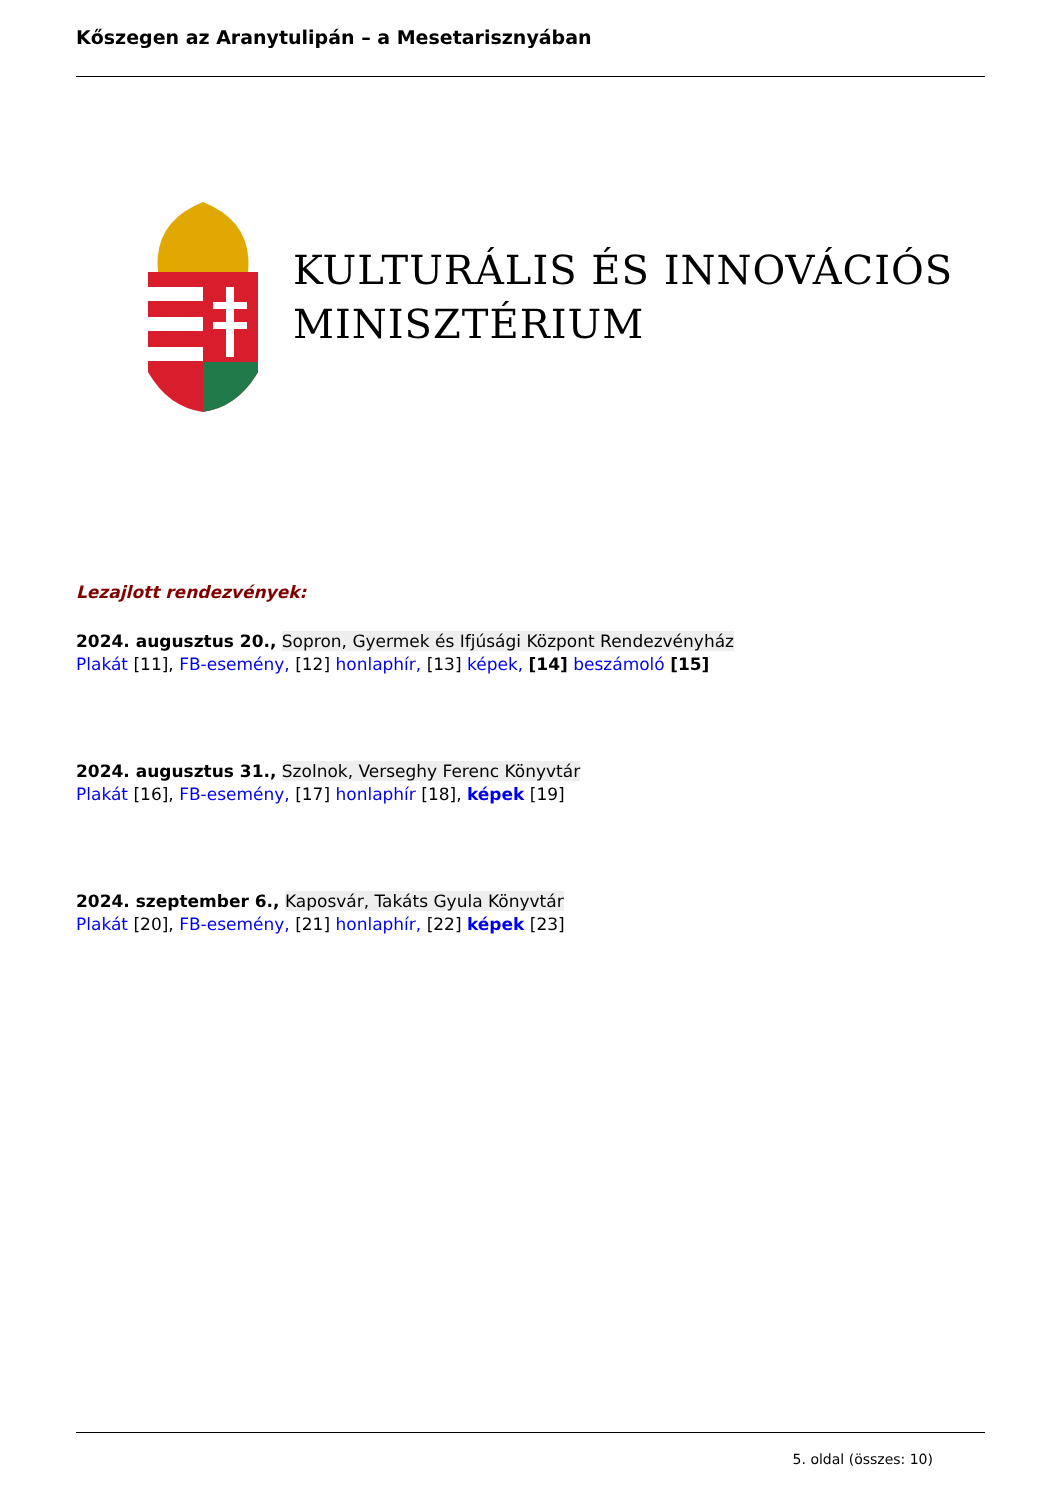Kőszegen az Aranytulipán – a Mesetarisznyában
KULTURÁLIS ÉS INNOVÁCIÓS
MINISZTÉRIUM
Lezajlott rendezvények:
2024. augusztus 20., Sopron, Gyermek és Ifjúsági Központ Rendezvényház
Plakát [11], FB-esemény, [12] honlaphír, [13] képek, [14] beszámoló [15]
2024. augusztus 31., Szolnok, Verseghy Ferenc Könyvtár
Plakát [16], FB-esemény, [17] honlaphír [18], képek [19]
2024. szeptember 6., Kaposvár, Takáts Gyula Könyvtár
Plakát [20], FB-esemény, [21] honlaphír, [22] képek [23]
5. oldal (összes: 10)